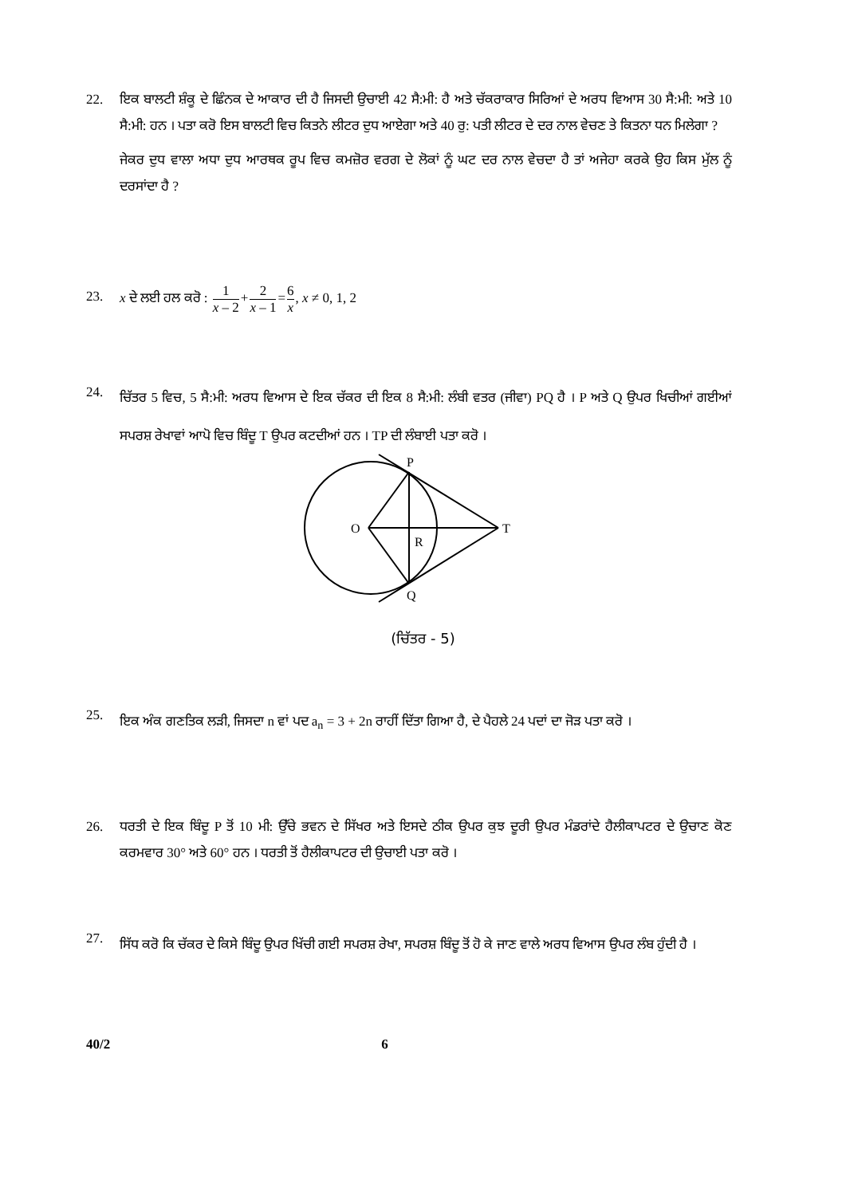22. ਇਕ ਬਾਲਟੀ ਸ਼ੰਕੂ ਦੇ ਛਿੰਨਕ ਦੇ ਆਕਾਰ ਦੀ ਹੈ ਜਿਸਦੀ ਉਚਾਈ 42 ਸੈ:ਮੀ: ਹੈ ਅਤੇ ਚੱਕਰਾਕਾਰ ਸਿਰਿਆਂ ਦੇ ਅਰਧ ਵਿਆਸ 30 ਸੈ:ਮੀ: ਅਤੇ 10 ਸੈ:ਮੀ: ਹਨ । ਪਤਾ ਕਰੋ ਇਸ ਬਾਲਟੀ ਵਿਚ ਕਿਤਨੇ ਲੀਟਰ ਦੁਧ ਆਏਗਾ ਅਤੇ 40 ਰੁ: ਪਤੀ ਲੀਟਰ ਦੇ ਦਰ ਨਾਲ ਵੇਚਣ ਤੇ ਕਿਤਨਾ ਧਨ ਮਿਲੇਗਾ ?
ਜੇਕਰ ਦੁਧ ਵਾਲਾ ਅਧਾ ਦੁਧ ਆਰਥਕ ਰੂਪ ਵਿਚ ਕਮਜ਼ੋਰ ਵਰਗ ਦੇ ਲੋਕਾਂ ਨੂੰ ਘਟ ਦਰ ਨਾਲ ਵੇਚਦਾ ਹੈ ਤਾਂ ਅਜੇਹਾ ਕਰਕੇ ਉਹ ਕਿਸ ਮੁੱਲ ਨੂੰ ਦਰਸਾਂਦਾ ਹੈ ?
23. x ਦੇ ਲਈ ਹਲ ਕਰੋ : 1 x – 2+2 x – 1=6 x, x ≠ 0, 1, 2
24.
ਚਿੱਤਰ 5 ਵਿਚ, 5 ਸੈ:ਮੀ: ਅਰਧ ਵਿਆਸ ਦੇ ਇਕ ਚੱਕਰ ਦੀ ਇਕ 8 ਸੈ:ਮੀ: ਲੰਬੀ ਵਤਰ (ਜੀਵਾ) PQ ਹੈ । P ਅਤੇ Q ਉਪਰ ਖਿਚੀਆਂ ਗਈਆਂ ਸਪਰਸ਼ ਰੇਖਾਵਾਂ ਆਪੋ ਵਿਚ ਬਿੰਦੂ T ਉਪਰ ਕਟਦੀਆਂ ਹਨ । TP ਦੀ ਲੰਬਾਈ ਪਤਾ ਕਰੋ ।
P
O
T
R
Q
(ਚਿੱਤਰ - 5)
25.
ਇਕ ਅੰਕ ਗਣਤਿਕ ਲੜੀ, ਜਿਸਦਾ n ਵਾਂ ਪਦ a<sub>n</sub> = 3 + 2n ਰਾਹੀਂ ਦਿੱਤਾ ਗਿਆ ਹੈ, ਦੇ ਪੈਹਲੇ 24 ਪਦਾਂ ਦਾ ਜੋੜ ਪਤਾ ਕਰੋ ।
26. ਧਰਤੀ ਦੇ ਇਕ ਬਿੰਦੂ P ਤੋਂ 10 ਮੀ: ਉੱਚੇ ਭਵਨ ਦੇ ਸਿੱਖਰ ਅਤੇ ਇਸਦੇ ਠੀਕ ਉਪਰ ਕੁਝ ਦੂਰੀ ਉਪਰ ਮੰਡਰਾਂਦੇ ਹੈਲੀਕਾਪਟਰ ਦੇ ਉਚਾਣ ਕੋਣ ਕਰਮਵਾਰ 30° ਅਤੇ 60° ਹਨ । ਧਰਤੀ ਤੋਂ ਹੈਲੀਕਾਪਟਰ ਦੀ ਉਚਾਈ ਪਤਾ ਕਰੋ ।
27.
ਸਿੱਧ ਕਰੋ ਕਿ ਚੱਕਰ ਦੇ ਕਿਸੇ ਬਿੰਦੂ ਉਪਰ ਖਿੱਚੀ ਗਈ ਸਪਰਸ਼ ਰੇਖਾ, ਸਪਰਸ਼ ਬਿੰਦੂ ਤੋਂ ਹੋ ਕੇ ਜਾਣ ਵਾਲੇ ਅਰਧ ਵਿਆਸ ਉਪਰ ਲੰਬ ਹੁੰਦੀ ਹੈ ।
40/2 6